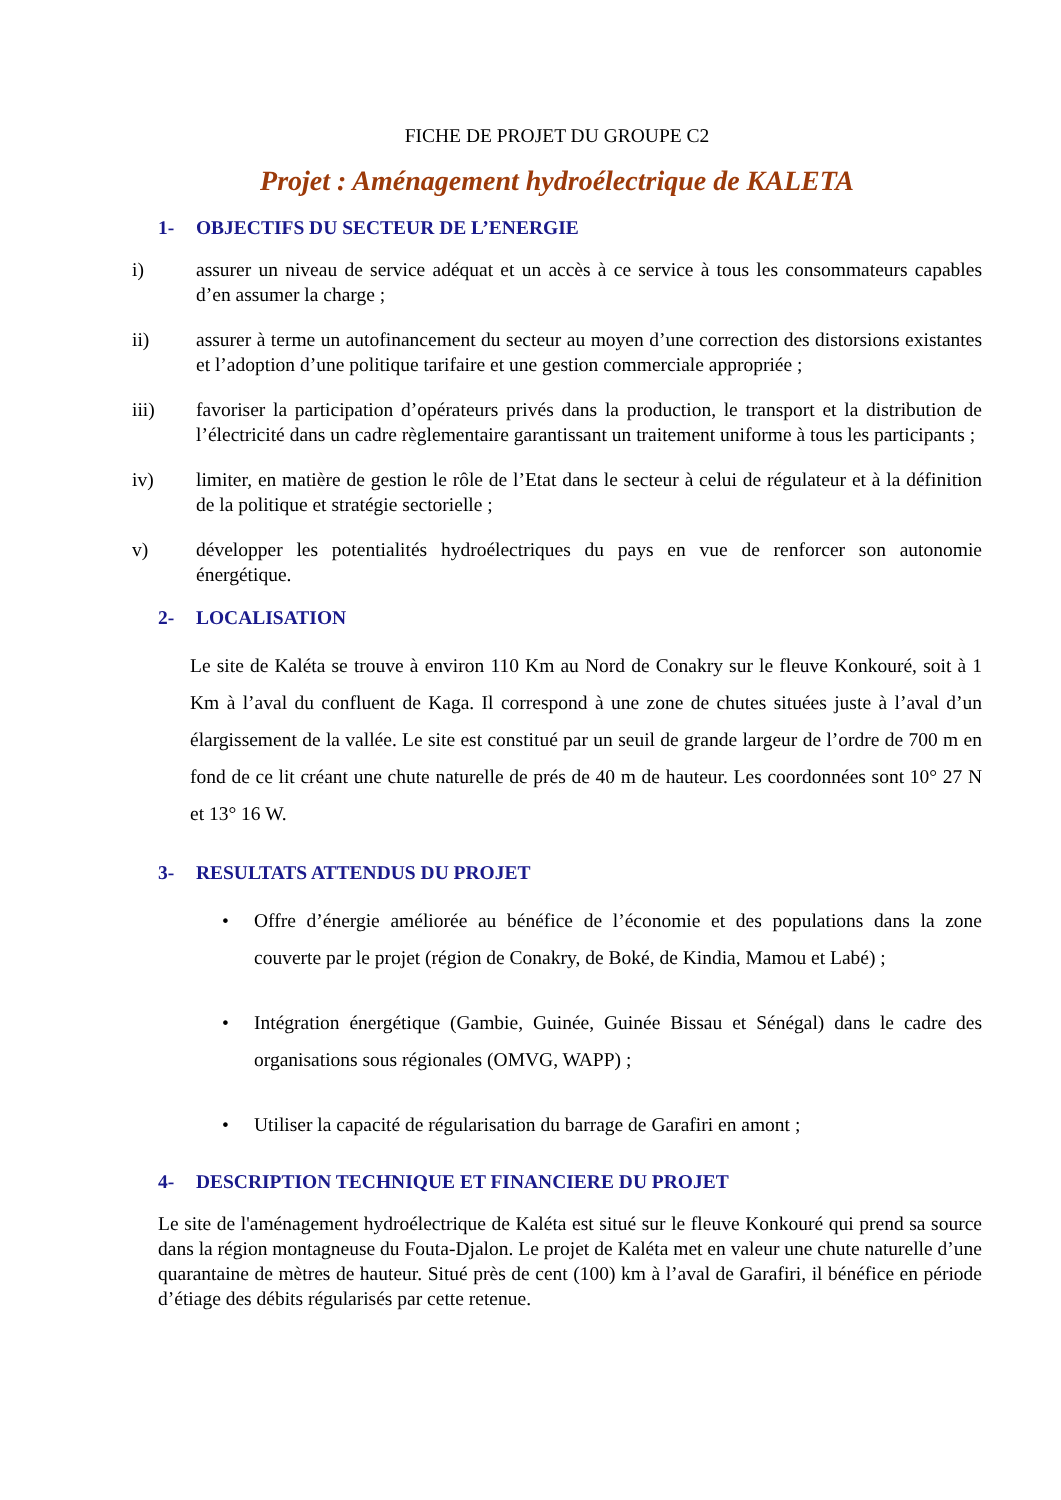FICHE DE PROJET DU GROUPE C2
Projet : Aménagement hydroélectrique de KALETA
1- OBJECTIFS DU SECTEUR DE L’ENERGIE
i) assurer un niveau de service adéquat et un accès à ce service à tous les consommateurs capables d’en assumer la charge ;
ii) assurer à terme un autofinancement du secteur au moyen d’une correction des distorsions existantes et l’adoption d’une politique tarifaire et une gestion commerciale appropriée ;
iii) favoriser la participation d’opérateurs privés dans la production, le transport et la distribution de l’électricité dans un cadre règlementaire garantissant un traitement uniforme à tous les participants ;
iv) limiter, en matière de gestion le rôle de l’Etat dans le secteur à celui de régulateur et à la définition de la politique et stratégie sectorielle ;
v) développer les potentialités hydroélectriques du pays en vue de renforcer son autonomie énergétique.
2- LOCALISATION
Le site de Kaléta se trouve à environ 110 Km au Nord de Conakry sur le fleuve Konkouré, soit à 1 Km à l’aval du confluent de Kaga. Il correspond à une zone de chutes situées juste à l’aval d’un élargissement de la vallée. Le site est constitué par un seuil de grande largeur de l’ordre de 700 m en fond de ce lit créant une chute naturelle de prés de 40 m de hauteur. Les coordonnées sont 10° 27 N et 13° 16 W.
3- RESULTATS ATTENDUS DU PROJET
• Offre d’énergie améliorée au bénéfice de l’économie et des populations dans la zone couverte par le projet (région de Conakry, de Boké, de Kindia, Mamou et Labé) ;
• Intégration énergétique (Gambie, Guinée, Guinée Bissau et Sénégal) dans le cadre des organisations sous régionales (OMVG, WAPP) ;
• Utiliser la capacité de régularisation du barrage de Garafiri en amont ;
4- DESCRIPTION TECHNIQUE ET FINANCIERE DU PROJET
Le site de l'aménagement hydroélectrique de Kaléta est situé sur le fleuve Konkouré qui prend sa source dans la région montagneuse du Fouta-Djalon. Le projet de Kaléta met en valeur une chute naturelle d’une quarantaine de mètres de hauteur. Situé près de cent (100) km à l’aval de Garafiri, il bénéfice en période d’étiage des débits régularisés par cette retenue.